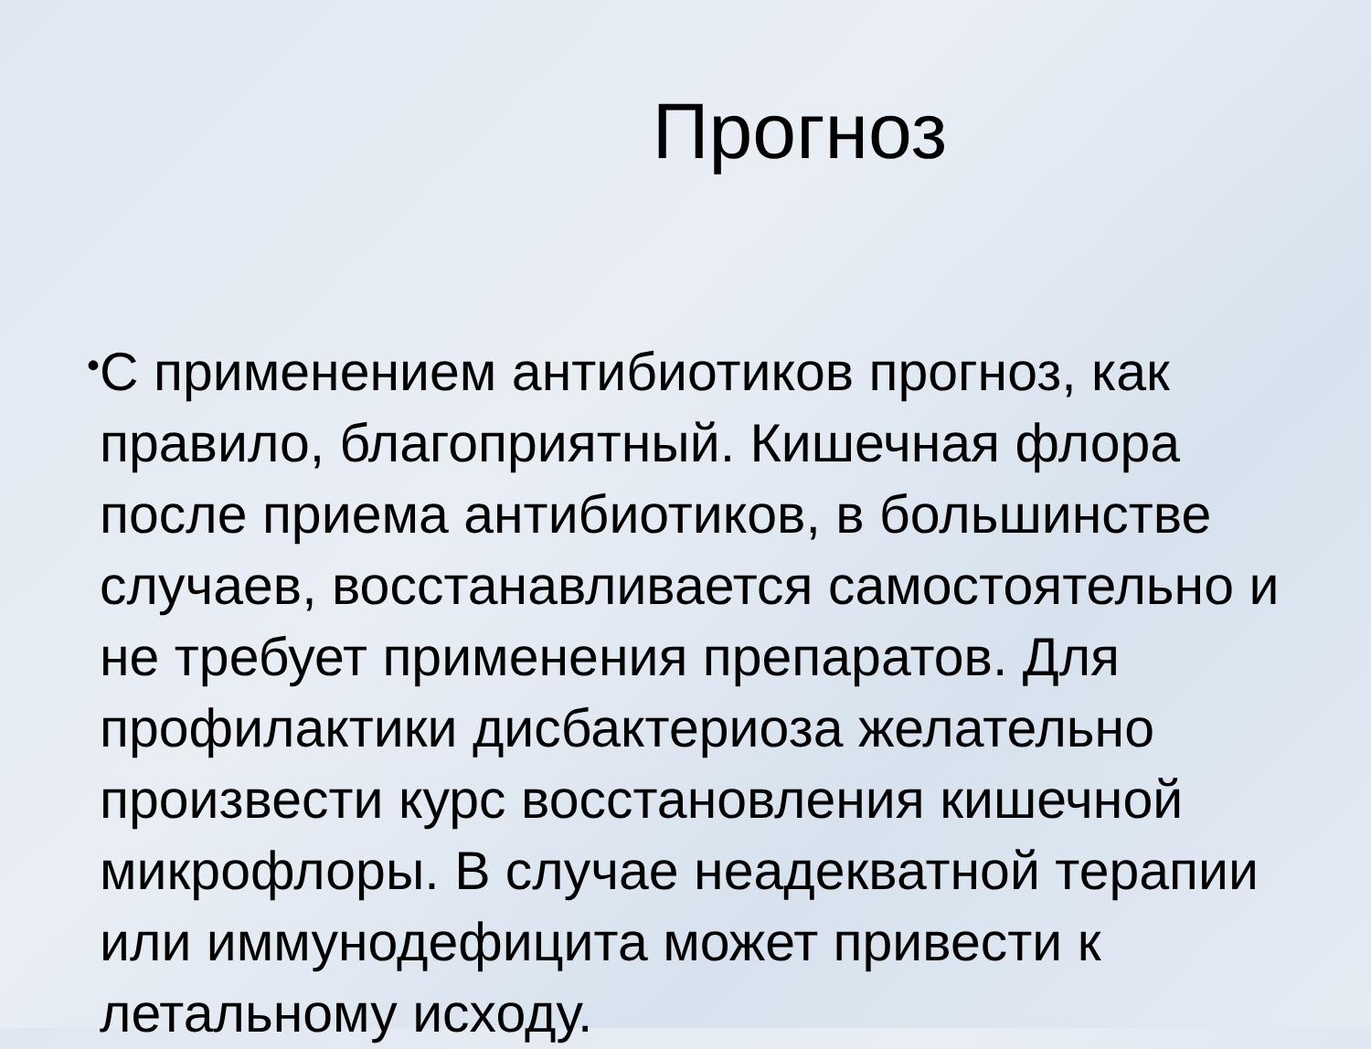Прогноз
•
С применением антибиотиков прогноз, как правило, благоприятный. Кишечная флора после приема антибиотиков, в большинстве случаев, восстанавливается самостоятельно и не требует применения препаратов. Для профилактики дисбактериоза желательно произвести курс восстановления кишечной микрофлоры. В случае неадекватной терапии или иммунодефицита может привести к летальному исходу.